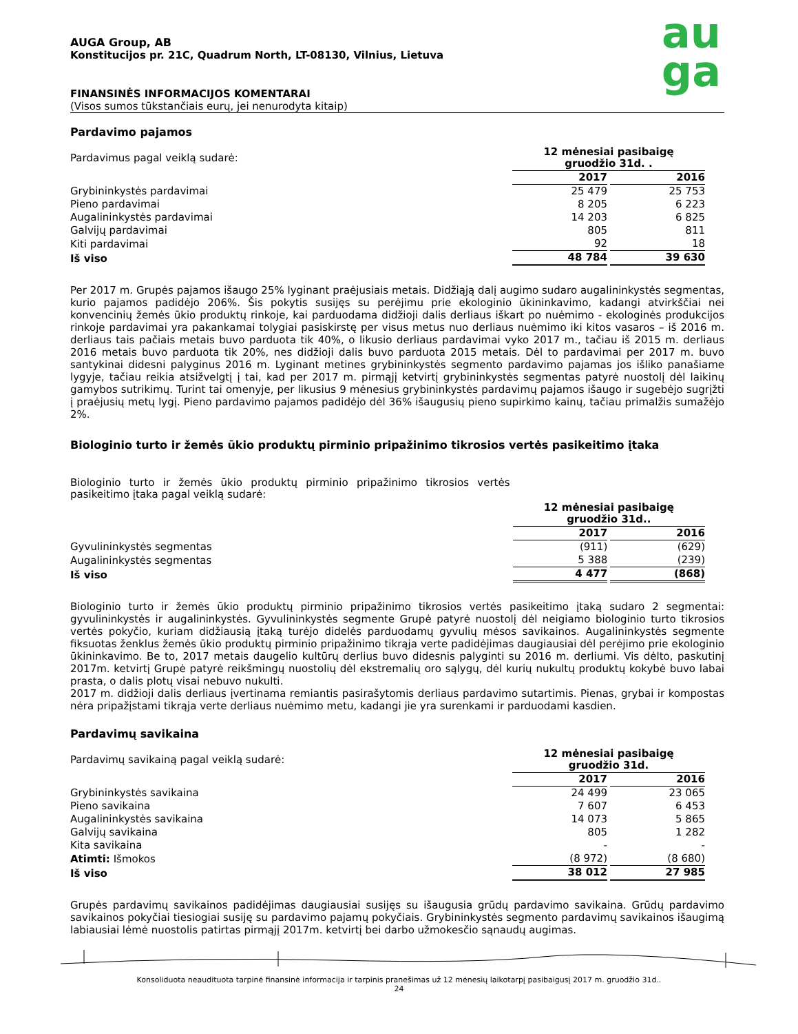au
ga
AUGA Group, AB
Konstitucijos pr. 21C, Quadrum North, LT-08130, Vilnius, Lietuva
FINANSINĖS INFORMACIJOS KOMENTARAI
(Visos sumos tūkstančiais eurų, jei nenurodyta kitaip)
Pardavimo pajamos
| Pardavimus pagal veiklą sudarė: | 12 mėnesiai pasibaigę gruodžio 31d. . | |
| | 2017 | 2016 |
| Grybininkystės pardavimai | 25 479 | 25 753 |
| Pieno pardavimai | 8 205 | 6 223 |
| Augalininkystės pardavimai | 14 203 | 6 825 |
| Galvijų pardavimai | 805 | 811 |
| Kiti pardavimai | 92 | 18 |
| Iš viso | 48 784 | 39 630 |
Per 2017 m. Grupės pajamos išaugo 25% lyginant praėjusiais metais. Didžiąją dalį augimo sudaro augalininkystės segmentas, kurio pajamos padidėjo 206%. Šis pokytis susijęs su perėjimu prie ekologinio ūkininkavimo, kadangi atvirkščiai nei konvencinių žemės ūkio produktų rinkoje, kai parduodama didžioji dalis derliaus iškart po nuėmimo - ekologinės produkcijos rinkoje pardavimai yra pakankamai tolygiai pasiskirstę per visus metus nuo derliaus nuėmimo iki kitos vasaros – iš 2016 m. derliaus tais pačiais metais buvo parduota tik 40%, o likusio derliaus pardavimai vyko 2017 m., tačiau iš 2015 m. derliaus 2016 metais buvo parduota tik 20%, nes didžioji dalis buvo parduota 2015 metais. Dėl to pardavimai per 2017 m. buvo santykinai didesni palyginus 2016 m. Lyginant metines grybininkystės segmento pardavimo pajamas jos išliko panašiame lygyje, tačiau reikia atsižvelgtį į tai, kad per 2017 m. pirmąjį ketvirtį grybininkystės segmentas patyrė nuostolį dėl laikinų gamybos sutrikimų. Turint tai omenyje, per likusius 9 mėnesius grybininkystės pardavimų pajamos išaugo ir sugebėjo sugrįžti į praėjusių metų lygį. Pieno pardavimo pajamos padidėjo dėl 36% išaugusių pieno supirkimo kainų, tačiau primalžis sumažėjo 2%.
Biologinio turto ir žemės ūkio produktų pirminio pripažinimo tikrosios vertės pasikeitimo įtaka
| Biologinio turto ir žemės ūkio produktų pirminio pripažinimo tikrosios vertės pasikeitimo įtaka pagal veiklą sudarė: | | |
| | 12 mėnesiai pasibaigę gruodžio 31d.. | |
| | 2017 | 2016 |
| Gyvulininkystės segmentas | (911) | (629) |
| Augalininkystės segmentas | 5 388 | (239) |
| Iš viso | 4 477 | (868) |
Biologinio turto ir žemės ūkio produktų pirminio pripažinimo tikrosios vertės pasikeitimo įtaką sudaro 2 segmentai: gyvulininkystės ir augalininkystės. Gyvulininkystės segmente Grupė patyrė nuostolį dėl neigiamo biologinio turto tikrosios vertės pokyčio, kuriam didžiausią įtaką turėjo didelės parduodamų gyvulių mėsos savikainos. Augalininkystės segmente fiksuotas ženklus žemės ūkio produktų pirminio pripažinimo tikrąja verte padidėjimas daugiausiai dėl perėjimo prie ekologinio ūkininkavimo. Be to, 2017 metais daugelio kultūrų derlius buvo didesnis palyginti su 2016 m. derliumi. Vis dėlto, paskutinį 2017m. ketvirtį Grupė patyrė reikšmingų nuostolių dėl ekstremalių oro sąlygų, dėl kurių nukultų produktų kokybė buvo labai prasta, o dalis plotų visai nebuvo nukulti.
2017 m. didžioji dalis derliaus įvertinama remiantis pasirašytomis derliaus pardavimo sutartimis. Pienas, grybai ir kompostas nėra pripažįstami tikrąja verte derliaus nuėmimo metu, kadangi jie yra surenkami ir parduodami kasdien.
Pardavimų savikaina
| Pardavimų savikainą pagal veiklą sudarė: | 12 mėnesiai pasibaigę gruodžio 31d. | |
| | 2017 | 2016 |
| Grybininkystės savikaina | 24 499 | 23 065 |
| Pieno savikaina | 7 607 | 6 453 |
| Augalininkystės savikaina | 14 073 | 5 865 |
| Galvijų savikaina | 805 | 1 282 |
| Kita savikaina | - | - |
| Atimti: Išmokos | (8 972) | (8 680) |
| Iš viso | 38 012 | 27 985 |
Grupės pardavimų savikainos padidėjimas daugiausiai susijęs su išaugusia grūdų pardavimo savikaina. Grūdų pardavimo savikainos pokyčiai tiesiogiai susiję su pardavimo pajamų pokyčiais. Grybininkystės segmento pardavimų savikainos išaugimą labiausiai lėmė nuostolis patirtas pirmąjį 2017m. ketvirtį bei darbo užmokesčio sąnaudų augimas.
Konsoliduota neaudituota tarpinė finansinė informacija ir tarpinis pranešimas už 12 mėnesių laikotarpį pasibaigusį 2017 m. gruodžio 31d..
24